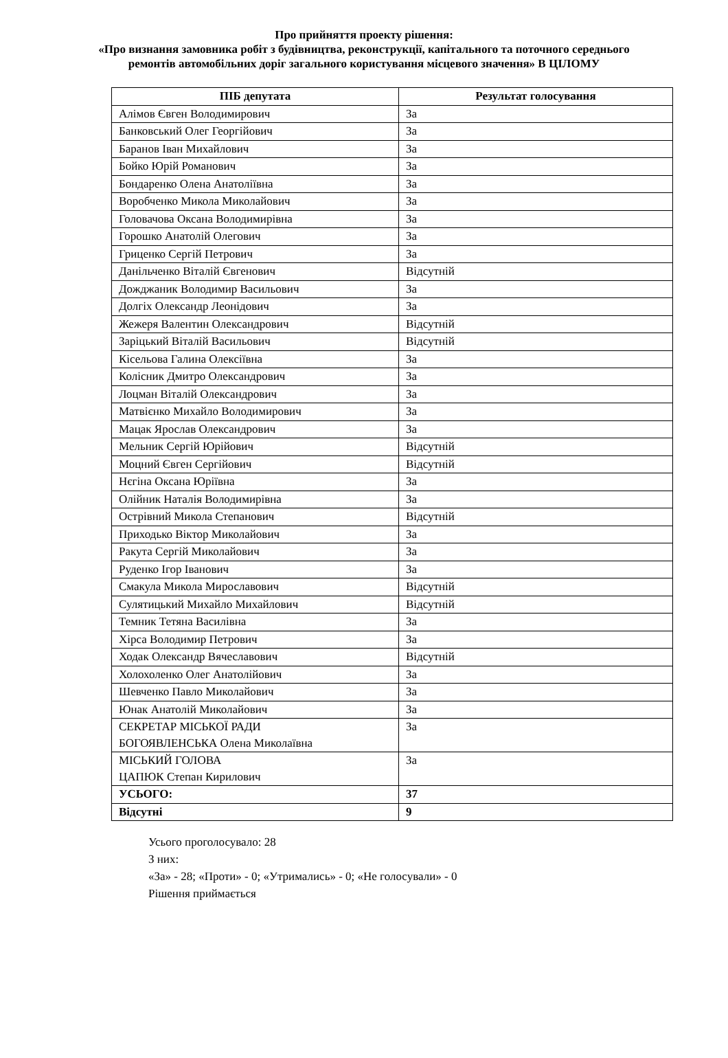Про прийняття проекту рішення:
«Про визнання замовника робіт з будівництва, реконструкції, капітального та поточного середнього ремонтів автомобільних доріг загального користування місцевого значення» В ЦІЛОМУ
| ПІБ депутата | Результат голосування |
| --- | --- |
| Алімов Євген Володимирович | За |
| Банковський Олег Георгійович | За |
| Баранов Іван Михайлович | За |
| Бойко Юрій Романович | За |
| Бондаренко Олена Анатоліївна | За |
| Воробченко Микола Миколайович | За |
| Головачова Оксана Володимирівна | За |
| Горошко Анатолій Олегович | За |
| Гриценко Сергій Петрович | За |
| Данільченко Віталій Євгенович | Відсутній |
| Дожджаник Володимир Васильович | За |
| Долгіх Олександр Леонідович | За |
| Жежеря Валентин Олександрович | Відсутній |
| Заріцький Віталій Васильович | Відсутній |
| Кісельова Галина Олексіївна | За |
| Колісник Дмитро Олександрович | За |
| Лоцман Віталій Олександрович | За |
| Матвієнко Михайло Володимирович | За |
| Мацак Ярослав Олександрович | За |
| Мельник Сергій Юрійович | Відсутній |
| Моцний Євген Сергійович | Відсутній |
| Нєгіна Оксана Юріївна | За |
| Олійник Наталія Володимирівна | За |
| Острівний Микола Степанович | Відсутній |
| Приходько Віктор Миколайович | За |
| Ракута Сергій Миколайович | За |
| Руденко Ігор Іванович | За |
| Смакула Микола Мирославович | Відсутній |
| Сулятицький Михайло Михайлович | Відсутній |
| Темник Тетяна Василівна | За |
| Хірса Володимир Петрович | За |
| Ходак Олександр Вячеславович | Відсутній |
| Холохоленко Олег Анатолійович | За |
| Шевченко Павло Миколайович | За |
| Юнак Анатолій Миколайович | За |
| СЕКРЕТАР МІСЬКОЇ РАДИ БОГОЯВЛЕНСЬКА Олена Миколаївна | За |
| МІСЬКИЙ ГОЛОВА ЦАПЮК Степан Кирилович | За |
| УСЬОГО: | 37 |
| Відсутні | 9 |
Усього проголосувало: 28
З них:
«За» - 28; «Проти» - 0; «Утримались» - 0; «Не голосували» - 0
Рішення приймається